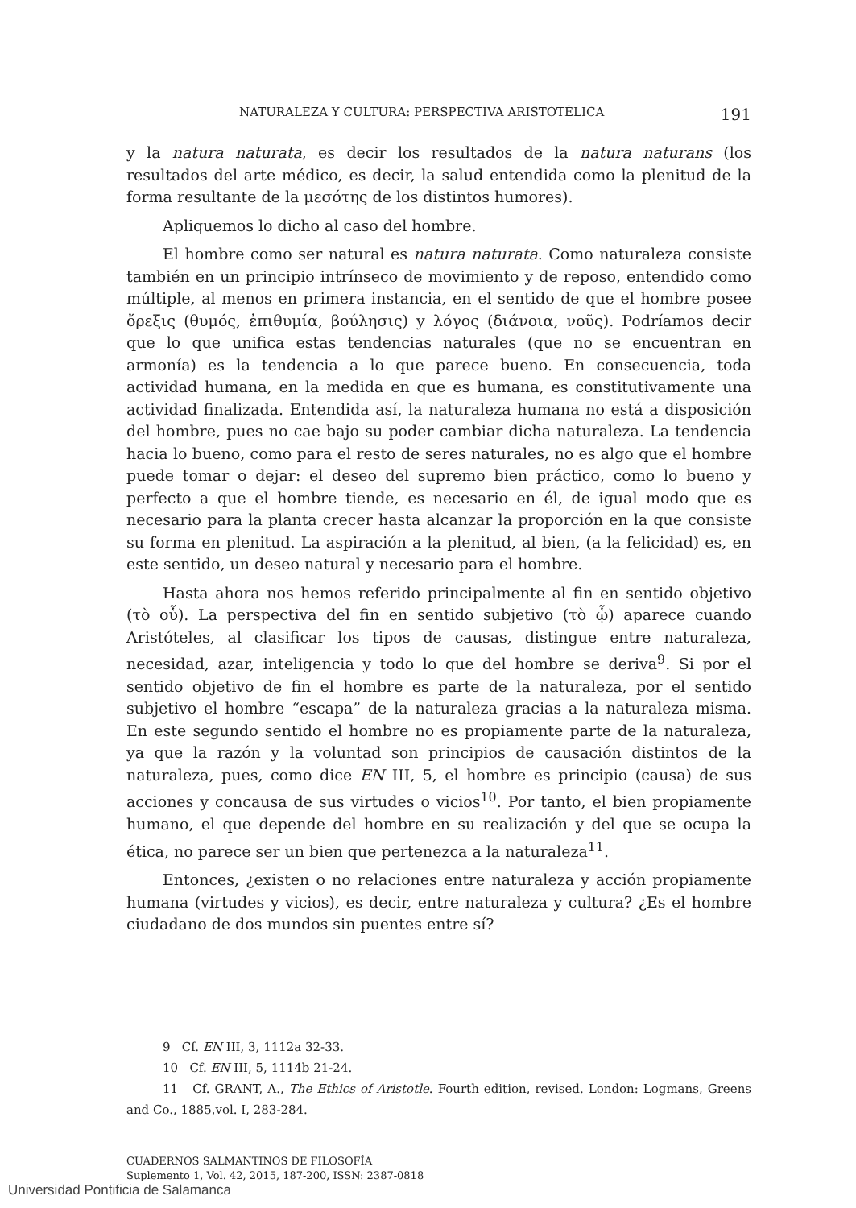NATURALEZA Y CULTURA: PERSPECTIVA ARISTOTÉLICA 191
y la natura naturata, es decir los resultados de la natura naturans (los resultados del arte médico, es decir, la salud entendida como la plenitud de la forma resultante de la μεσότης de los distintos humores).
Apliquemos lo dicho al caso del hombre.
El hombre como ser natural es natura naturata. Como naturaleza consiste también en un principio intrínseco de movimiento y de reposo, entendido como múltiple, al menos en primera instancia, en el sentido de que el hombre posee ὄρεξις (θυμός, ἐπιθυμία, βούλησις) y λόγος (διάνοια, νοῦς). Podríamos decir que lo que unifica estas tendencias naturales (que no se encuentran en armonía) es la tendencia a lo que parece bueno. En consecuencia, toda actividad humana, en la medida en que es humana, es constitutivamente una actividad finalizada. Entendida así, la naturaleza humana no está a disposición del hombre, pues no cae bajo su poder cambiar dicha naturaleza. La tendencia hacia lo bueno, como para el resto de seres naturales, no es algo que el hombre puede tomar o dejar: el deseo del supremo bien práctico, como lo bueno y perfecto a que el hombre tiende, es necesario en él, de igual modo que es necesario para la planta crecer hasta alcanzar la proporción en la que consiste su forma en plenitud. La aspiración a la plenitud, al bien, (a la felicidad) es, en este sentido, un deseo natural y necesario para el hombre.
Hasta ahora nos hemos referido principalmente al fin en sentido objetivo (τὸ οὗ). La perspectiva del fin en sentido subjetivo (τὸ ᾧ) aparece cuando Aristóteles, al clasificar los tipos de causas, distingue entre naturaleza, necesidad, azar, inteligencia y todo lo que del hombre se deriva<sup>9</sup>. Si por el sentido objetivo de fin el hombre es parte de la naturaleza, por el sentido subjetivo el hombre “escapa” de la naturaleza gracias a la naturaleza misma. En este segundo sentido el hombre no es propiamente parte de la naturaleza, ya que la razón y la voluntad son principios de causación distintos de la naturaleza, pues, como dice EN III, 5, el hombre es principio (causa) de sus acciones y concausa de sus virtudes o vicios<sup>10</sup>. Por tanto, el bien propiamente humano, el que depende del hombre en su realización y del que se ocupa la ética, no parece ser un bien que pertenezca a la naturaleza<sup>11</sup>.
Entonces, ¿existen o no relaciones entre naturaleza y acción propiamente humana (virtudes y vicios), es decir, entre naturaleza y cultura? ¿Es el hombre ciudadano de dos mundos sin puentes entre sí?
9 Cf. EN III, 3, 1112a 32-33.
10 Cf. EN III, 5, 1114b 21-24.
11 Cf. GRANT, A., The Ethics of Aristotle. Fourth edition, revised. London: Logmans, Greens and Co., 1885,vol. I, 283-284.
CUADERNOS SALMANTINOS DE FILOSOFÍA
Suplemento 1, Vol. 42, 2015, 187-200, ISSN: 2387-0818
Universidad Pontificia de Salamanca